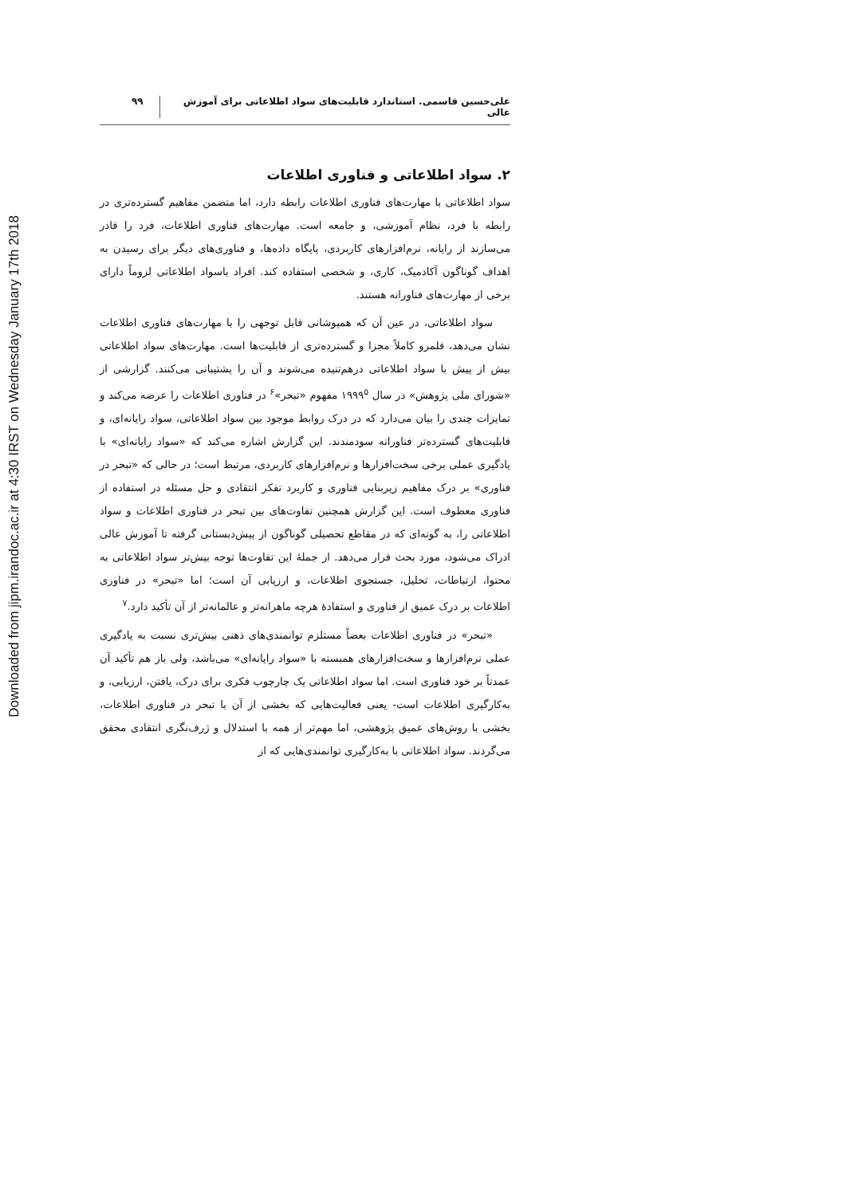Downloaded from jipm.irandoc.ac.ir at 4:30 IRST on Wednesday January 17th 2018
علی‌حسین قاسمی. استاندارد قابلیت‌های سواد اطلاعاتی برای آموزش عالی ۹۹
۲. سواد اطلاعاتی و فناوری اطلاعات
سواد اطلاعاتی با مهارت‌های فناوری اطلاعات رابطه دارد، اما متضمن مفاهیم گسترده‌تری در رابطه با فرد، نظام آموزشی، و جامعه است. مهارت‌های فناوری اطلاعات، فرد را قادر می‌سازند از رایانه، نرم‌افزارهای کاربردی، پایگاه داده‌ها، و فناوری‌های دیگر برای رسیدن به اهداف گوناگون آکادمیک، کاری، و شخصی استفاده کند. افراد باسواد اطلاعاتی لزوماً دارای برخی از مهارت‌های فناورانه هستند.
سواد اطلاعاتی، در عین آن که همپوشانی قابل توجهی را با مهارت‌های فناوری اطلاعات نشان می‌دهد، قلمرو کاملاً مجزا و گسترده‌تری از قابلیت‌ها است. مهارت‌های سواد اطلاعاتی بیش از پیش با سواد اطلاعاتی درهم‌تنیده می‌شوند و آن را پشتیبانی می‌کنند. گزارشی از «شورای ملی پژوهش» در سال ۱۹۹۹<sup>۵</sup> مفهوم «تبحر»<sup>۶</sup> در فناوری اطلاعات را عرضه می‌کند و تمایزات چندی را بیان می‌دارد که در درک روابط موجود بین سواد اطلاعاتی، سواد رایانه‌ای، و قابلیت‌های گسترده‌تر فناورانه سودمندند. این گزارش اشاره می‌کند که «سواد رایانه‌ای» با یادگیری عملی برخی سخت‌افزارها و نرم‌افزارهای کاربردی، مرتبط است؛ در حالی که «تبحر در فناوری» بر درک مفاهیم زیربنایی فناوری و کاربرد تفکر انتقادی و حل مسئله در استفاده از فناوری معطوف است. این گزارش همچنین تفاوت‌های بین تبحر در فناوری اطلاعات و سواد اطلاعاتی را، به گونه‌ای که در مقاطع تحصیلی گوناگون از پیش‌دبستانی گرفته تا آموزش عالی ادراک می‌شود، مورد بحث قرار می‌دهد. از جملهٔ این تفاوت‌ها توجه بیش‌تر سواد اطلاعاتی به محتوا، ارتباطات، تحلیل، جستجوی اطلاعات، و ارزیابی آن است؛ اما «تبحر» در فناوری اطلاعات بر درک عمیق از فناوری و استفادهٔ هرچه ماهرانه‌تر و عالمانه‌تر از آن تأکید دارد.<sup>۷</sup>
«تبحر» در فناوری اطلاعات بعضاً مستلزم توانمندی‌های ذهنی بیش‌تری نسبت به یادگیری عملی نرم‌افزارها و سخت‌افزارهای همبسته با «سواد رایانه‌ای» می‌باشد، ولی باز هم تأکید آن عمدتاً بر خود فناوری است. اما سواد اطلاعاتی یک چارچوب فکری برای درک، یافتن، ارزیابی، و به‌کارگیری اطلاعات است- یعنی فعالیت‌هایی که بخشی از آن با تبحر در فناوری اطلاعات، بخشی با روش‌های عمیق پژوهشی، اما مهم‌تر از همه با استدلال و ژرف‌نگری انتقادی محقق می‌گردند. سواد اطلاعاتی با به‌کارگیری توانمندی‌هایی که از